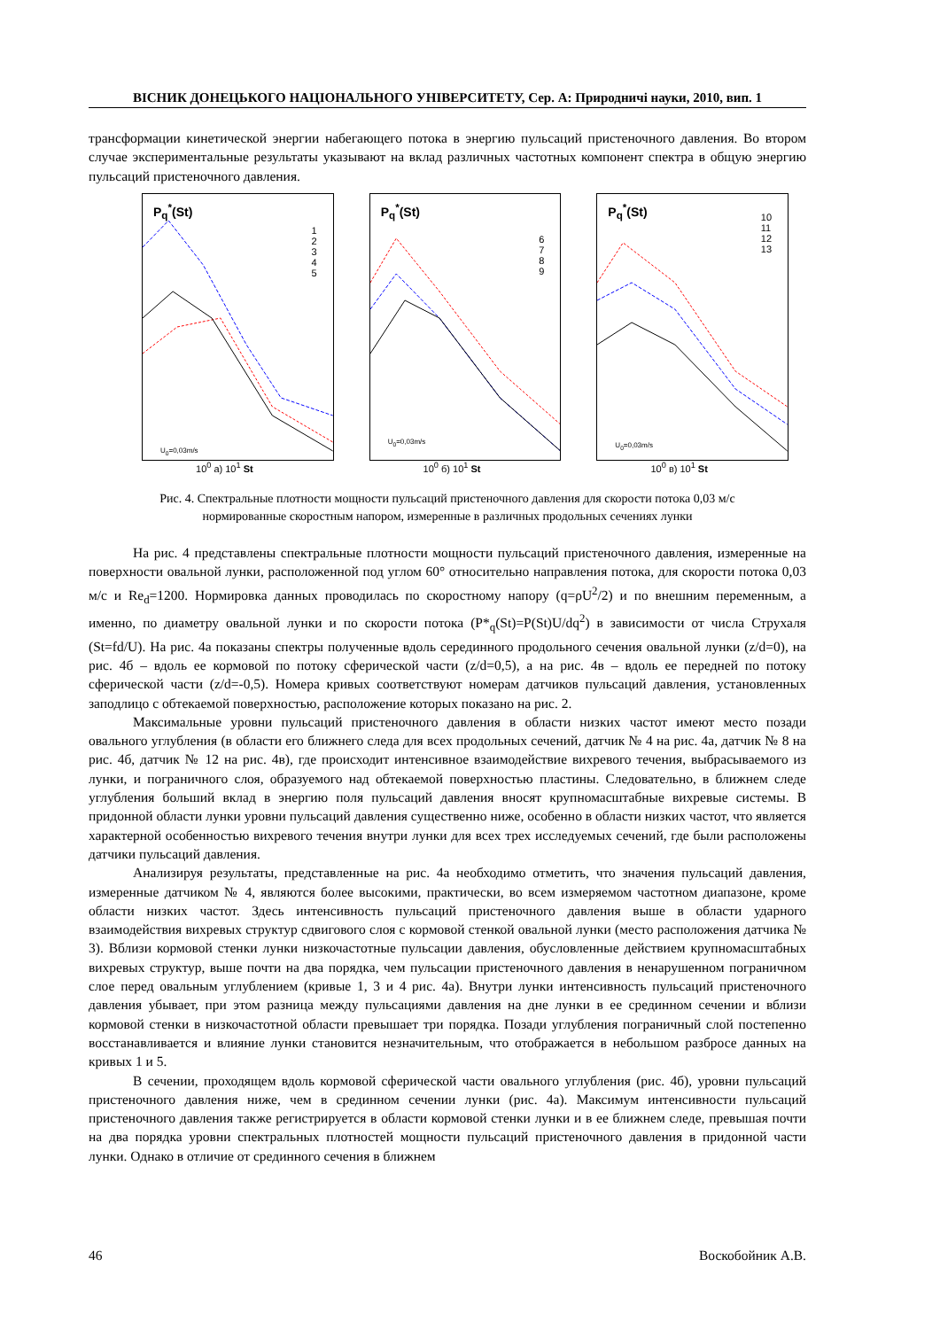ВІСНИК ДОНЕЦЬКОГО НАЦІОНАЛЬНОГО УНІВЕРСИТЕТУ, Сер. А: Природничі науки, 2010, вип. 1
трансформации кинетической энергии набегающего потока в энергию пульсаций пристеночного давления. Во втором случае экспериментальные результаты указывают на вклад различных частотных компонент спектра в общую энергию пульсаций пристеночного давления.
P<sub>q</sub><sup>*</sup>(St)
1
2
3
4
5
U<sub>0</sub>=0,03m/s
10<sup>0</sup> а) 10<sup>1</sup> St
P<sub>q</sub><sup>*</sup>(St)
6
7
8
9
U<sub>0</sub>=0,03m/s
10<sup>0</sup> б) 10<sup>1</sup> St
P<sub>q</sub><sup>*</sup>(St)
10
11
12
13
U<sub>0</sub>=0,03m/s
10<sup>0</sup> в) 10<sup>1</sup> St
Рис. 4. Спектральные плотности мощности пульсаций пристеночного давления для скорости потока 0,03 м/с
нормированные скоростным напором, измеренные в различных продольных сечениях лунки
На рис. 4 представлены спектральные плотности мощности пульсаций пристеночного давления, измеренные на поверхности овальной лунки, расположенной под углом 60° относительно направления потока, для скорости потока 0,03 м/с и Re<sub>d</sub>=1200. Нормировка данных проводилась по скоростному напору (q=ρU<sup>2</sup>/2) и по внешним переменным, а именно, по диаметру овальной лунки и по скорости потока (P*<sub>q</sub>(St)=P(St)U/dq<sup>2</sup>) в зависимости от числа Струхаля (St=fd/U). На рис. 4а показаны спектры полученные вдоль серединного продольного сечения овальной лунки (z/d=0), на рис. 4б – вдоль ее кормовой по потоку сферической части (z/d=0,5), а на рис. 4в – вдоль ее передней по потоку сферической части (z/d=-0,5). Номера кривых соответствуют номерам датчиков пульсаций давления, установленных заподлицо с обтекаемой поверхностью, расположение которых показано на рис. 2.
Максимальные уровни пульсаций пристеночного давления в области низких частот имеют место позади овального углубления (в области его ближнего следа для всех продольных сечений, датчик № 4 на рис. 4а, датчик № 8 на рис. 4б, датчик № 12 на рис. 4в), где происходит интенсивное взаимодействие вихревого течения, выбрасываемого из лунки, и пограничного слоя, образуемого над обтекаемой поверхностью пластины. Следовательно, в ближнем следе углубления больший вклад в энергию поля пульсаций давления вносят крупномасштабные вихревые системы. В придонной области лунки уровни пульсаций давления существенно ниже, особенно в области низких частот, что является характерной особенностью вихревого течения внутри лунки для всех трех исследуемых сечений, где были расположены датчики пульсаций давления.
Анализируя результаты, представленные на рис. 4а необходимо отметить, что значения пульсаций давления, измеренные датчиком № 4, являются более высокими, практически, во всем измеряемом частотном диапазоне, кроме области низких частот. Здесь интенсивность пульсаций пристеночного давления выше в области ударного взаимодействия вихревых структур сдвигового слоя с кормовой стенкой овальной лунки (место расположения датчика № 3). Вблизи кормовой стенки лунки низкочастотные пульсации давления, обусловленные действием крупномасштабных вихревых структур, выше почти на два порядка, чем пульсации пристеночного давления в ненарушенном пограничном слое перед овальным углублением (кривые 1, 3 и 4 рис. 4а). Внутри лунки интенсивность пульсаций пристеночного давления убывает, при этом разница между пульсациями давления на дне лунки в ее срединном сечении и вблизи кормовой стенки в низкочастотной области превышает три порядка. Позади углубления пограничный слой постепенно восстанавливается и влияние лунки становится незначительным, что отображается в небольшом разбросе данных на кривых 1 и 5.
В сечении, проходящем вдоль кормовой сферической части овального углубления (рис. 4б), уровни пульсаций пристеночного давления ниже, чем в срединном сечении лунки (рис. 4а). Максимум интенсивности пульсаций пристеночного давления также регистрируется в области кормовой стенки лунки и в ее ближнем следе, превышая почти на два порядка уровни спектральных плотностей мощности пульсаций пристеночного давления в придонной части лунки. Однако в отличие от срединного сечения в ближнем
46 Воскобойник А.В.